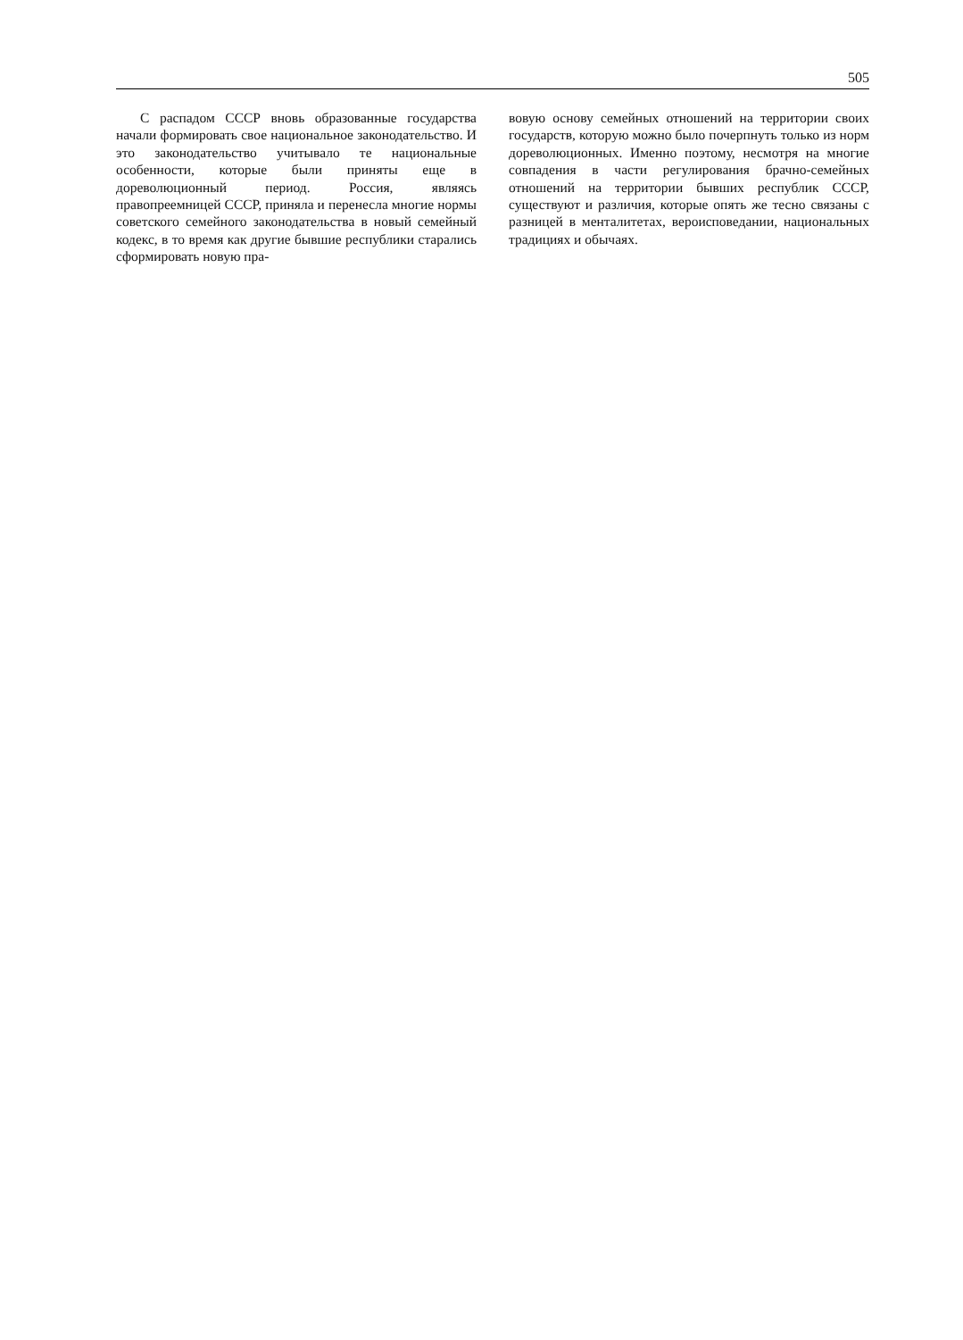505
С распадом СССР вновь образованные государства начали формировать свое национальное законодательство. И это законодательство учитывало те национальные особенности, которые были приняты еще в дореволюционный период. Россия, являясь правопреемницей СССР, приняла и перенесла многие нормы советского семейного законодательства в новый семейный кодекс, в то время как другие бывшие республики старались сформировать новую пра-
вовую основу семейных отношений на территории своих государств, которую можно было почерпнуть только из норм дореволюционных. Именно поэтому, несмотря на многие совпадения в части регулирования брачно-семейных отношений на территории бывших республик СССР, существуют и различия, которые опять же тесно связаны с разницей в менталитетах, вероисповедании, национальных традициях и обычаях.